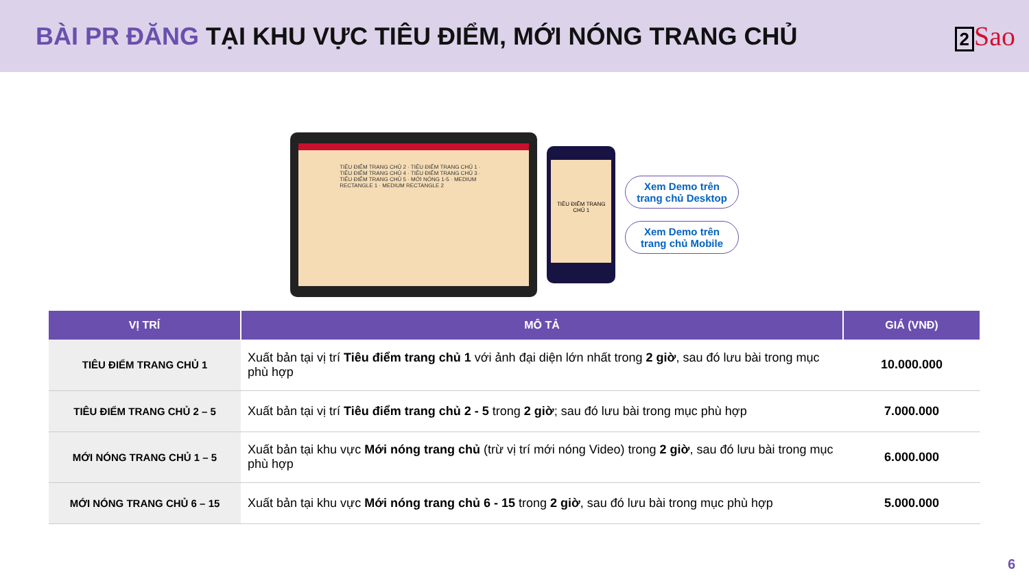BÀI PR ĐĂNG TẠI KHU VỰC TIÊU ĐIỂM, MỚI NÓNG TRANG CHỦ
2 Sao
TIÊU ĐIỂM TRANG CHỦ 2 · TIÊU ĐIỂM TRANG CHỦ 1 · TIÊU ĐIỂM TRANG CHỦ 4 · TIÊU ĐIỂM TRANG CHỦ 3 · TIÊU ĐIỂM TRANG CHỦ 5 · MỚI NÓNG 1-5 · MEDIUM RECTANGLE 1 · MEDIUM RECTANGLE 2
TIÊU ĐIỂM TRANG CHỦ 1
Xem Demo trên
trang chủ Desktop
Xem Demo trên
trang chủ Mobile
| VỊ TRÍ | MÔ TẢ | GIÁ (VNĐ) |
| --- | --- | --- |
| TIÊU ĐIỂM TRANG CHỦ 1 | Xuất bản tại vị trí Tiêu điểm trang chủ 1 với ảnh đại diện lớn nhất trong 2 giờ , sau đó lưu bài trong mục phù hợp | 10.000.000 |
| TIÊU ĐIỂM TRANG CHỦ 2 – 5 | Xuất bản tại vị trí Tiêu điểm trang chủ 2 - 5 trong 2 giờ ; sau đó lưu bài trong mục phù hợp | 7.000.000 |
| MỚI NÓNG TRANG CHỦ 1 – 5 | Xuất bản tại khu vực Mới nóng trang chủ (trừ vị trí mới nóng Video) trong 2 giờ , sau đó lưu bài trong mục phù hợp | 6.000.000 |
| MỚI NÓNG TRANG CHỦ 6 – 15 | Xuất bản tại khu vực Mới nóng trang chủ 6 - 15 trong 2 giờ , sau đó lưu bài trong mục phù hợp | 5.000.000 |
6